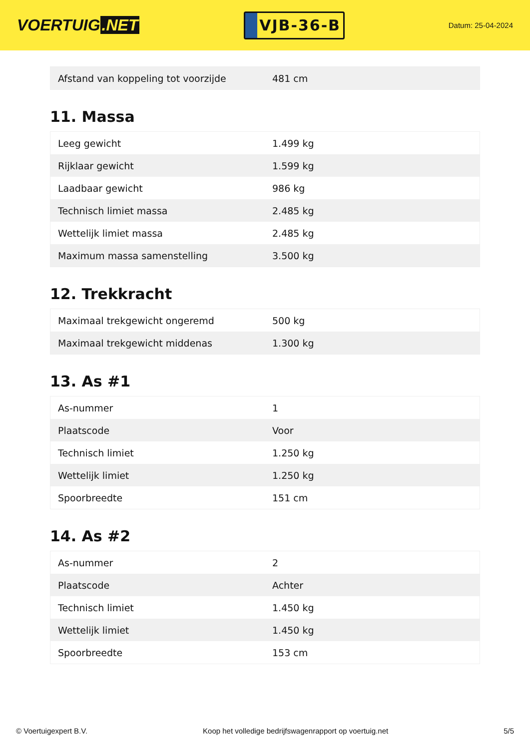VOERTUIG.NET
VJB-36-B
Datum: 25-04-2024
| Afstand van koppeling tot voorzijde | 481 cm |
11. Massa
| Leeg gewicht | 1.499 kg |
| Rijklaar gewicht | 1.599 kg |
| Laadbaar gewicht | 986 kg |
| Technisch limiet massa | 2.485 kg |
| Wettelijk limiet massa | 2.485 kg |
| Maximum massa samenstelling | 3.500 kg |
12. Trekkracht
| Maximaal trekgewicht ongeremd | 500 kg |
| Maximaal trekgewicht middenas | 1.300 kg |
13. As #1
| As-nummer | 1 |
| Plaatscode | Voor |
| Technisch limiet | 1.250 kg |
| Wettelijk limiet | 1.250 kg |
| Spoorbreedte | 151 cm |
14. As #2
| As-nummer | 2 |
| Plaatscode | Achter |
| Technisch limiet | 1.450 kg |
| Wettelijk limiet | 1.450 kg |
| Spoorbreedte | 153 cm |
© Voertuigexpert B.V. Koop het volledige bedrijfswagenrapport op voertuig.net 5/5